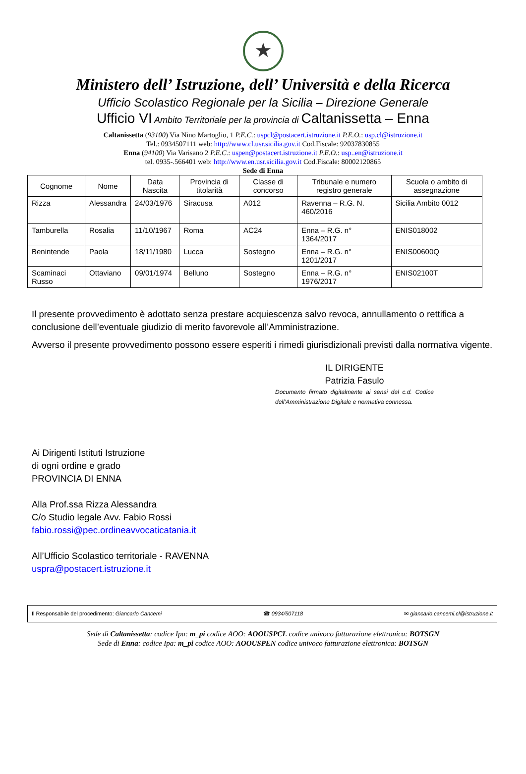★
Ministero dell’ Istruzione, dell’ Università e della Ricerca
Ufficio Scolastico Regionale per la Sicilia – Direzione Generale
Ufficio VI Ambito Territoriale per la provincia di Caltanissetta – Enna
Caltanissetta (93100) Via Nino Martoglio, 1 P.E.C.: uspcl@postacert.istruzione.it P.E.O.: usp.cl@istruzione.it
Tel.: 0934507111 web: http://www.cl.usr.sicilia.gov.it Cod.Fiscale: 92037830855
Enna (94100) Via Varisano 2 P.E.C.: uspen@postacert.istruzione.it P.E.O.: usp..en@istruzione.it
tel. 0935-.566401 web: http://www.en.usr.sicilia.gov.it Cod.Fiscale: 80002120865
Sede di Enna
| Cognome | Nome | Data Nascita | Provincia di titolarità | Classe di concorso | Tribunale e numero registro generale | Scuola o ambito di assegnazione |
| --- | --- | --- | --- | --- | --- | --- |
| Rizza | Alessandra | 24/03/1976 | Siracusa | A012 | Ravenna – R.G. N. 460/2016 | Sicilia Ambito 0012 |
| Tamburella | Rosalia | 11/10/1967 | Roma | AC24 | Enna – R.G. n° 1364/2017 | ENIS018002 |
| Benintende | Paola | 18/11/1980 | Lucca | Sostegno | Enna – R.G. n° 1201/2017 | ENIS00600Q |
| Scaminaci Russo | Ottaviano | 09/01/1974 | Belluno | Sostegno | Enna – R.G. n° 1976/2017 | ENIS02100T |
Il presente provvedimento è adottato senza prestare acquiescenza salvo revoca, annullamento o rettifica a conclusione dell’eventuale giudizio di merito favorevole all’Amministrazione.
Avverso il presente provvedimento possono essere esperiti i rimedi giurisdizionali previsti dalla normativa vigente.
IL DIRIGENTE
Patrizia Fasulo
Documento firmato digitalmente ai sensi del c.d. Codice dell’Amministrazione Digitale e normativa connessa.
Ai Dirigenti Istituti Istruzione
di ogni ordine e grado
PROVINCIA DI ENNA
Alla Prof.ssa Rizza Alessandra
C/o Studio legale Avv. Fabio Rossi
fabio.rossi@pec.ordineavvocaticatania.it
All’Ufficio Scolastico territoriale - RAVENNA
uspra@postacert.istruzione.it
Il Responsabile del procedimento: Giancarlo Cancemi ☎ 0934/507118 ✉ giancarlo.cancemi.cl@istruzione.it
Sede di Caltanissetta: codice Ipa: m_pi codice AOO: AOOUSPCL codice univoco fatturazione elettronica: BOTSGN
Sede di Enna: codice Ipa: m_pi codice AOO: AOOUSPEN codice univoco fatturazione elettronica: BOTSGN